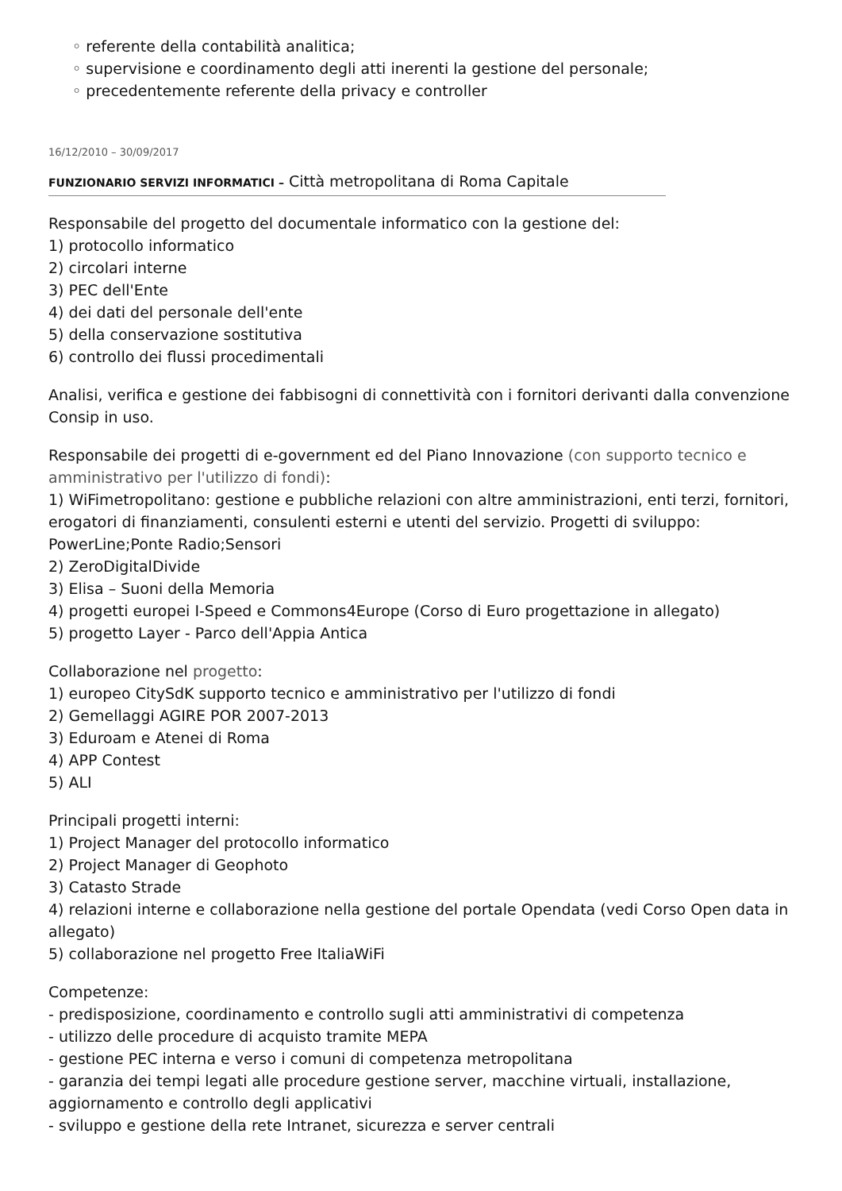◦ referente della contabilità analitica;
◦ supervisione e coordinamento degli atti inerenti la gestione del personale;
◦ precedentemente referente della privacy e controller
16/12/2010 – 30/09/2017
FUNZIONARIO SERVIZI INFORMATICI – Città metropolitana di Roma Capitale
Responsabile del progetto del documentale informatico con la gestione del:
1) protocollo informatico
2) circolari interne
3) PEC dell'Ente
4) dei dati del personale dell'ente
5) della conservazione sostitutiva
6) controllo dei flussi procedimentali
Analisi, verifica e gestione dei fabbisogni di connettività con i fornitori derivanti dalla convenzione Consip in uso.
Responsabile dei progetti di e-government ed del Piano Innovazione (con supporto tecnico e amministrativo per l'utilizzo di fondi):
1) WiFimetropolitano: gestione e pubbliche relazioni con altre amministrazioni, enti terzi, fornitori, erogatori di finanziamenti, consulenti esterni e utenti del servizio. Progetti di sviluppo: PowerLine;Ponte Radio;Sensori
2) ZeroDigitalDivide
3) Elisa – Suoni della Memoria
4) progetti europei I-Speed e Commons4Europe (Corso di Euro progettazione in allegato)
5) progetto Layer - Parco dell'Appia Antica
Collaborazione nel progetto:
1) europeo CitySdK supporto tecnico e amministrativo per l'utilizzo di fondi
2) Gemellaggi AGIRE POR 2007-2013
3) Eduroam e Atenei di Roma
4) APP Contest
5) ALI
Principali progetti interni:
1) Project Manager del protocollo informatico
2) Project Manager di Geophoto
3) Catasto Strade
4) relazioni interne e collaborazione nella gestione del portale Opendata (vedi Corso Open data in allegato)
5) collaborazione nel progetto Free ItaliaWiFi
Competenze:
- predisposizione, coordinamento e controllo sugli atti amministrativi di competenza
- utilizzo delle procedure di acquisto tramite MEPA
- gestione PEC interna e verso i comuni di competenza metropolitana
- garanzia dei tempi legati alle procedure gestione server, macchine virtuali, installazione, aggiornamento e controllo degli applicativi
- sviluppo e gestione della rete Intranet, sicurezza e server centrali